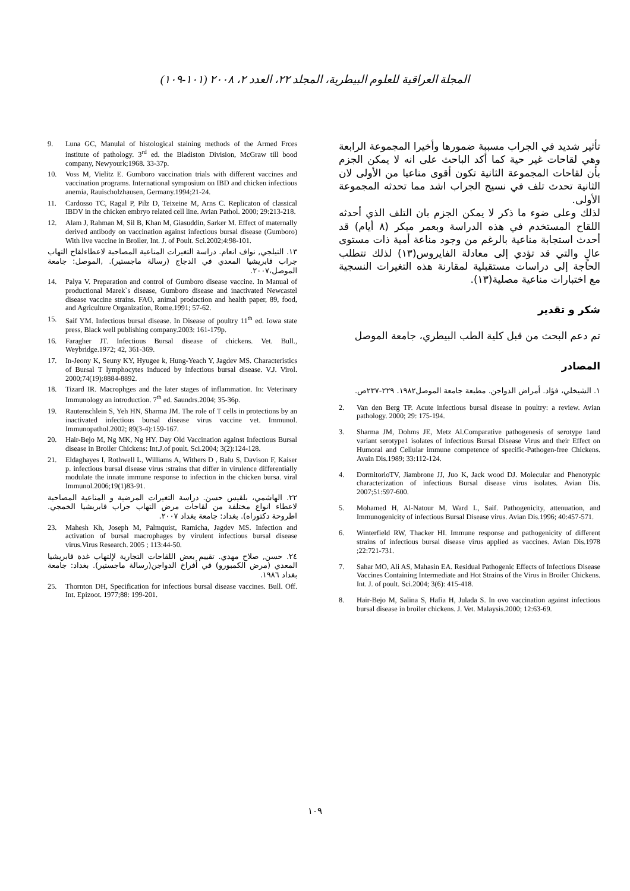المجلة العراقية للعلوم البيطرية، المجلد ٢٢، العدد ٢، ٢٠٠٨ (١٠١-١٠٩)
تأثير شديد في الجراب مسببة ضمورها وأخيرا المجموعة الرابعة وهي لقاحات غير حية كما أكد الباحث على انه لا يمكن الجزم بأن لقاحات المجموعة الثانية تكون أقوى مناعيا من الأولى لان الثانية تحدث تلف في نسيج الجراب اشد مما تحدثه المجموعة الأولى.
لذلك وعلى ضوء ما ذكر لا يمكن الجزم بان التلف الذي أحدثه اللقاح المستخدم في هذه الدراسة وبعمر مبكر (٨ أيام) قد أحدث استجابة مناعية بالرغم من وجود مناعة أمية ذات مستوى عالٍ والتي قد تؤدي إلى معادلة الفايروس(١٣) لذلك تتطلب الحاجة إلى دراسات مستقبلية لمقارنة هذه التغيرات النسجية مع اختبارات مناعية مصلية(١٣).
شكر و تقدير
تم دعم البحث من قبل كلية الطب البيطري، جامعة الموصل
المصادر
١. الشيخلي، فؤاد. أمراض الدواجن. مطبعة جامعة الموصل١٩٨٢. ٢٢٩-٢٣٧ص.
2. Van den Berg TP. Acute infectious bursal disease in poultry: a review. Avian pathology. 2000; 29: 175-194.
3. Sharma JM, Dohms JE, Metz Al.Comparative pathogenesis of serotype 1and variant serotype1 isolates of infectious Bursal Disease Virus and their Effect on Humoral and Cellular immune competence of specific-Pathogen-free Chickens. Avain Dis.1989; 33:112-124.
4. DormitorioTV, Jiambrone JJ, Juo K, Jack wood DJ. Molecular and Phenotypic characterization of infectious Bursal disease virus isolates. Avian Dis. 2007;51:597-600.
5. Mohamed H, Al-Natour M, Ward L, Saif. Pathogenicity, attenuation, and Immunogenicity of infectious Bursal Disease virus. Avian Dis.1996; 40:457-571.
6. Winterfield RW, Thacker HI. Immune response and pathogenicity of different strains of infectious bursal disease virus applied as vaccines. Avian Dis.1978 ;22:721-731.
7. Sahar MO, Ali AS, Mahasin EA. Residual Pathogenic Effects of Infectious Disease Vaccines Containing Intermediate and Hot Strains of the Virus in Broiler Chickens. Int. J. of poult. Sci.2004; 3(6): 415-418.
8. Hair-Bejo M, Salina S, Hafia H, Julada S. In ovo vaccination against infectious bursal disease in broiler chickens. J. Vet. Malaysis.2000; 12:63-69.
9. Luna GC, Manulal of histological staining methods of the Armed Frces institute of pathology. 3<sup>rd</sup> ed. the Bladiston Division, McGraw till bood company, Newyourk;1968. 33-37p.
10. Voss M, Vielitz E. Gumboro vaccination trials with different vaccines and vaccination programs. International symposium on IBD and chicken infectious anemia, Rauischolzhausen, Germany.1994;21-24.
11. Cardosso TC, Ragal P, Pilz D, Teixeine M, Arns C. Replicaton of classical IBDV in the chicken embryo related cell line. Avian Pathol. 2000; 29:213-218.
12. Alam J, Rahman M, Sil B, Khan M, Giasuddin, Sarker M. Effect of maternally derived antibody on vaccination against infectious bursal disease (Gumboro) With live vaccine in Broiler, Int. J. of Poult. Sci.2002;4:98-101.
١٣. التيلجي, نواف انعام. دراسة التغيرات المناعية المصاحبة لاعطاءلقاح التهاب جراب فابريشيا المعدي في الدجاج (رسالة ماجستير). ,الموصل: جامعة الموصل،٢٠٠٧.
14. Palya V. Preparation and control of Gumboro disease vaccine. In Manual of productional Marek`s disease, Gumboro disease and inactivated Newcastel disease vaccine strains. FAO, animal production and health paper, 89, food, and Agriculture Organization, Rome.1991; 57-62.
15. Saif YM. Infectious bursal disease. In Disease of poultry 11<sup>th</sup> ed. Iowa state press, Black well publishing company.2003: 161-179p.
16. Faragher JT. Infectious Bursal disease of chickens. Vet. Bull., Weybridge.1972; 42, 361-369.
17. In-Jeony K, Seuny KY, Hyugee k, Hung-Yeach Y, Jagdev MS. Characteristics of Bursal T lymphocytes induced by infectious bursal disease. V.J. Virol. 2000;74(19):8884-8892.
18. Tizard IR. Macrophges and the later stages of inflammation. In: Veterinary Immunology an introduction. 7<sup>th</sup> ed. Saundrs.2004; 35-36p.
19. Rautenschlein S, Yeh HN, Sharma JM. The role of T cells in protections by an inactivated infectious bursal disease virus vaccine vet. Immunol. Immunopathol.2002; 89(3-4):159-167.
20. Hair-Bejo M, Ng MK, Ng HY. Day Old Vaccination against Infectious Bursal disease in Broiler Chickens: Int.J.of poult. Sci.2004; 3(2):124-128.
21. Eldaghayes I, Rothwell L, Williams A, Withers D , Balu S, Davison F, Kaiser p. infectious bursal disease virus :strains that differ in virulence differentially modulate the innate immune response to infection in the chicken bursa. viral Immunol.2006;19(1)83-91.
٢٢. الهاشمي، بلقيس حسن. دراسة التغيرات المرضية و المناعية المصاحبة لاعطاء انواع مختلفة من لقاحات مرض التهاب جراب فابريشيا الخمجي. اطروحة دكتوراه). بغداد: جامعة بغداد ٢٠٠٧.
23. Mahesh Kh, Joseph M, Palmquist, Ramicha, Jagdev MS. Infection and activation of bursal macrophages by virulent infectious bursal disease virus.Virus Research. 2005 ; 113:44-50.
٢٤. حسن, صلاح مهدي. تقييم بعض اللقاحات التجارية لإلتهاب غدة فابريشيا المعدي (مرض الكمبورو) في أفراخ الدواجن(رسالة ماجستير). بغداد: جامعة بغداد ١٩٨٦.
25. Thornton DH, Specification for infectious bursal disease vaccines. Bull. Off. Int. Epizoot. 1977;88: 199-201.
١٠٩